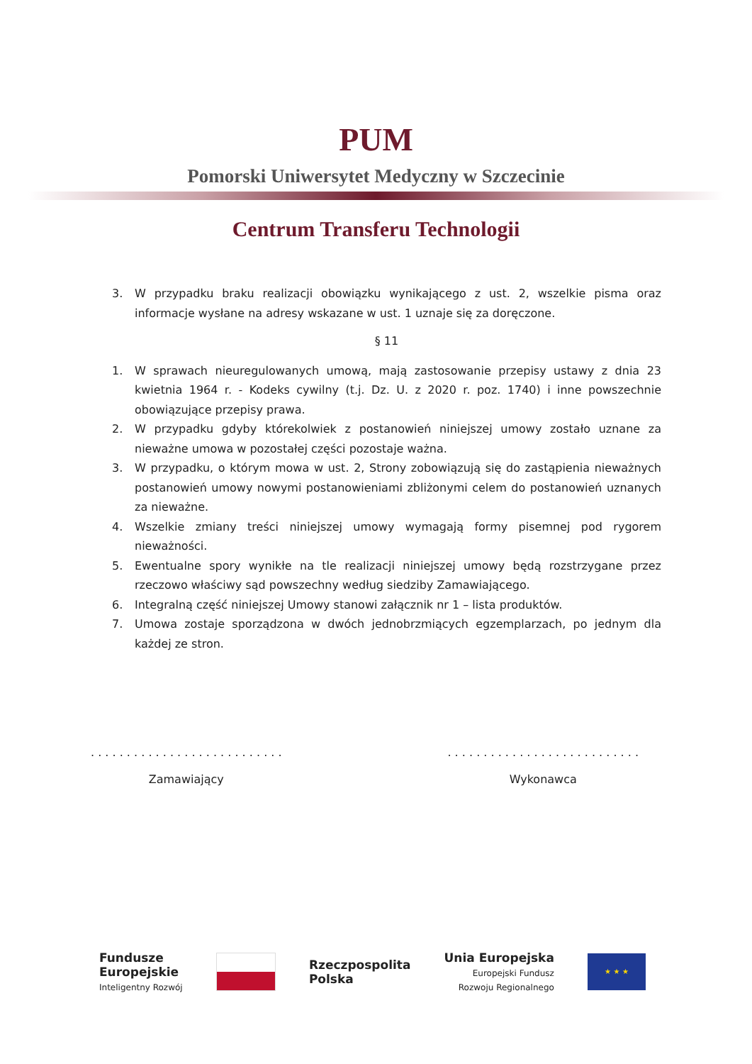PUM
Pomorski Uniwersytet Medyczny w Szczecinie
Centrum Transferu Technologii
3. W przypadku braku realizacji obowiązku wynikającego z ust. 2, wszelkie pisma oraz informacje wysłane na adresy wskazane w ust. 1 uznaje się za doręczone.
§ 11
1. W sprawach nieuregulowanych umową, mają zastosowanie przepisy ustawy z dnia 23 kwietnia 1964 r. - Kodeks cywilny (t.j. Dz. U. z 2020 r. poz. 1740) i inne powszechnie obowiązujące przepisy prawa.
2. W przypadku gdyby którekolwiek z postanowień niniejszej umowy zostało uznane za nieważne umowa w pozostałej części pozostaje ważna.
3. W przypadku, o którym mowa w ust. 2, Strony zobowiązują się do zastąpienia nieważnych postanowień umowy nowymi postanowieniami zbliżonymi celem do postanowień uznanych za nieważne.
4. Wszelkie zmiany treści niniejszej umowy wymagają formy pisemnej pod rygorem nieważności.
5. Ewentualne spory wynikłe na tle realizacji niniejszej umowy będą rozstrzygane przez rzeczowo właściwy sąd powszechny według siedziby Zamawiającego.
6. Integralną część niniejszej Umowy stanowi załącznik nr 1 – lista produktów.
7. Umowa zostaje sporządzona w dwóch jednobrzmiących egzemplarzach, po jednym dla każdej ze stron.
. . . . . . . . . . . . . . . . . . . . . . . . . . .
Zamawiający
. . . . . . . . . . . . . . . . . . . . . . . . . . .
Wykonawca
Fundusze
Europejskie
Inteligentny Rozwój
Rzeczpospolita
Polska
Unia Europejska
Europejski Fundusz
Rozwoju Regionalnego
★ ★ ★